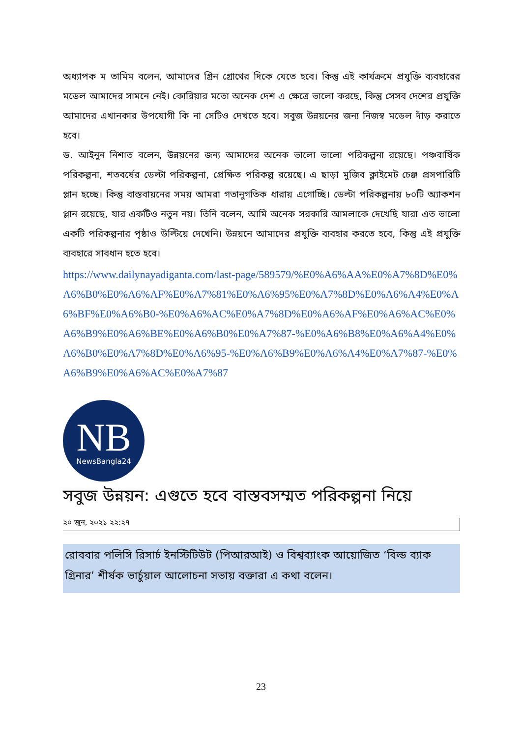অধ্যাপক ম তামিম বলেন, আমাদের গ্রিন গ্রোথের দিকে যেতে হবে। কিন্তু এই কার্যক্রমে প্রযুক্তি ব্যবহারের মডেল আমাদের সামনে নেই। কোরিয়ার মতো অনেক দেশ এ ক্ষেত্রে ভালো করছে, কিন্তু সেসব দেশের প্রযুক্তি আমাদের এখানকার উপযোগী কি না সেটিও দেখতে হবে। সবুজ উন্নয়নের জন্য নিজস্ব মডেল দাঁড় করাতে হবে।
ড. আইনুন নিশাত বলেন, উন্নয়নের জন্য আমাদের অনেক ভালো ভালো পরিকল্পনা রয়েছে। পঞ্চবার্ষিক পরিকল্পনা, শতবর্ষের ডেল্টা পরিকল্পনা, প্রেক্ষিত পরিকল্প রয়েছে। এ ছাড়া মুজিব ক্লাইমেট চেঞ্জ প্রসপারিটি প্লান হচ্ছে। কিন্তু বাস্তবায়নের সময় আমরা গতানুগতিক ধারায় এগোচ্ছি। ডেল্টা পরিকল্পনায় ৮০টি অ্যাকশন প্লান রয়েছে, যার একটিও নতুন নয়। তিনি বলেন, আমি অনেক সরকারি আমলাকে দেখেছি যারা এত ভালো একটি পরিকল্পনার পৃষ্ঠাও উল্টিয়ে দেখেনি। উন্নয়নে আমাদের প্রযুক্তি ব্যবহার করতে হবে, কিন্তু এই প্রযুক্তি ব্যবহারে সাবধান হতে হবে।
https://www.dailynayadiganta.com/last-page/589579/%E0%A6%AA%E0%A7%8D%E0%A6%B0%E0%A6%AF%E0%A7%81%E0%A6%95%E0%A7%8D%E0%A6%A4%E0%A6%BF%E0%A6%B0-%E0%A6%AC%E0%A7%8D%E0%A6%AF%E0%A6%AC%E0%A6%B9%E0%A6%BE%E0%A6%B0%E0%A7%87-%E0%A6%B8%E0%A6%A4%E0%A6%B0%E0%A7%8D%E0%A6%95-%E0%A6%B9%E0%A6%A4%E0%A7%87-%E0%A6%B9%E0%A6%AC%E0%A7%87
NB
NewsBangla24
সবুজ উন্নয়ন: এগুতে হবে বাস্তবসম্মত পরিকল্পনা নিয়ে
২০ জুন, ২০২১ ২২:২৭
রোববার পলিসি রিসার্চ ইনস্টিটিউট (পিআরআই) ও বিশ্বব্যাংক আয়োজিত ‘বিল্ড ব্যাক গ্রিনার’ শীর্ষক ভার্চুয়াল আলোচনা সভায় বক্তারা এ কথা বলেন।
23